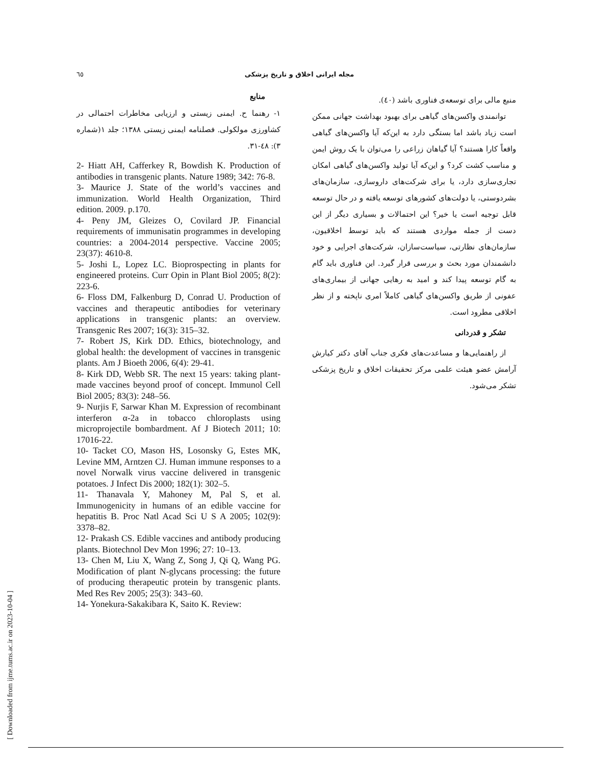٦٥ مجله ایرانی اخلاق و تاریخ پزشکی
منبع مالی برای توسعه‌ی فناوری باشد (٤٠).
توانمندی واکسن‌های گیاهی برای بهبود بهداشت جهانی ممکن است زیاد باشد اما بستگی دارد به این‌که آیا واکسن‌های گیاهی واقعاً کارا هستند؟ آیا گیاهان زراعی را می‌توان با یک روش ایمن و مناسب کشت کرد؟ و این‌که آیا تولید واکسن‌های گیاهی امکان تجاری‌سازی دارد، یا برای شرکت‌های داروسازی، سازمان‌های بشردوستی، یا دولت‌های کشورهای توسعه یافته و در حال توسعه قابل توجیه است یا خیر؟ این احتمالات و بسیاری دیگر از این دست از جمله مواردی هستند که باید توسط اخلاقیون، سازمان‌های نظارتی، سیاست‌سازان، شرکت‌های اجرایی و خود دانشمندان مورد بحث و بررسی قرار گیرد. این فناوری باید گام به گام توسعه پیدا کند و امید به رهایی جهانی از بیماری‌های عفونی از طریق واکسن‌های گیاهی کاملاً امری ناپخته و از نظر اخلاقی مطرود است.
تشکر و قدردانی
از راهنمایی‌ها و مساعدت‌های فکری جناب آقای دکتر کیارش آرامش عضو هیئت علمی مرکز تحقیقات اخلاق و تاریخ پزشکی تشکر می‌شود.
منابع
١- رهنما ح. ایمنی زیستی و ارزیابی مخاطرات احتمالی در کشاورزی مولکولی. فصلنامه ایمنی زیستی ١٣٨٨؛ جلد ١(شماره ٣): ٤٨-٣١.
2- Hiatt AH, Cafferkey R, Bowdish K. Production of antibodies in transgenic plants. Nature 1989; 342: 76-8.
3- Maurice J. State of the world’s vaccines and immunization. World Health Organization, Third edition. 2009. p.170.
4- Peny JM, Gleizes O, Covilard JP. Financial requirements of immunisatin programmes in developing countries: a 2004-2014 perspective. Vaccine 2005; 23(37): 4610-8.
5- Joshi L, Lopez LC. Bioprospecting in plants for engineered proteins. Curr Opin in Plant Biol 2005; 8(2): 223-6.
6- Floss DM, Falkenburg D, Conrad U. Production of vaccines and therapeutic antibodies for veterinary applications in transgenic plants: an overview. Transgenic Res 2007; 16(3): 315–32.
7- Robert JS, Kirk DD. Ethics, biotechnology, and global health: the development of vaccines in transgenic plants. Am J Bioeth 2006, 6(4): 29-41.
8- Kirk DD, Webb SR. The next 15 years: taking plant-made vaccines beyond proof of concept. Immunol Cell Biol 2005; 83(3): 248–56.
9- Nurjis F, Sarwar Khan M. Expression of recombinant interferon α-2a in tobacco chloroplasts using microprojectile bombardment. Af J Biotech 2011; 10: 17016-22.
10- Tacket CO, Mason HS, Losonsky G, Estes MK, Levine MM, Arntzen CJ. Human immune responses to a novel Norwalk virus vaccine delivered in transgenic potatoes. J Infect Dis 2000; 182(1): 302–5.
11- Thanavala Y, Mahoney M, Pal S, et al. Immunogenicity in humans of an edible vaccine for hepatitis B. Proc Natl Acad Sci U S A 2005; 102(9): 3378–82.
12- Prakash CS. Edible vaccines and antibody producing plants. Biotechnol Dev Mon 1996; 27: 10–13.
13- Chen M, Liu X, Wang Z, Song J, Qi Q, Wang PG. Modification of plant N-glycans processing: the future of producing therapeutic protein by transgenic plants. Med Res Rev 2005; 25(3): 343–60.
14- Yonekura-Sakakibara K, Saito K. Review:
[ Downloaded from ijme.tums.ac.ir on 2023-10-04 ]